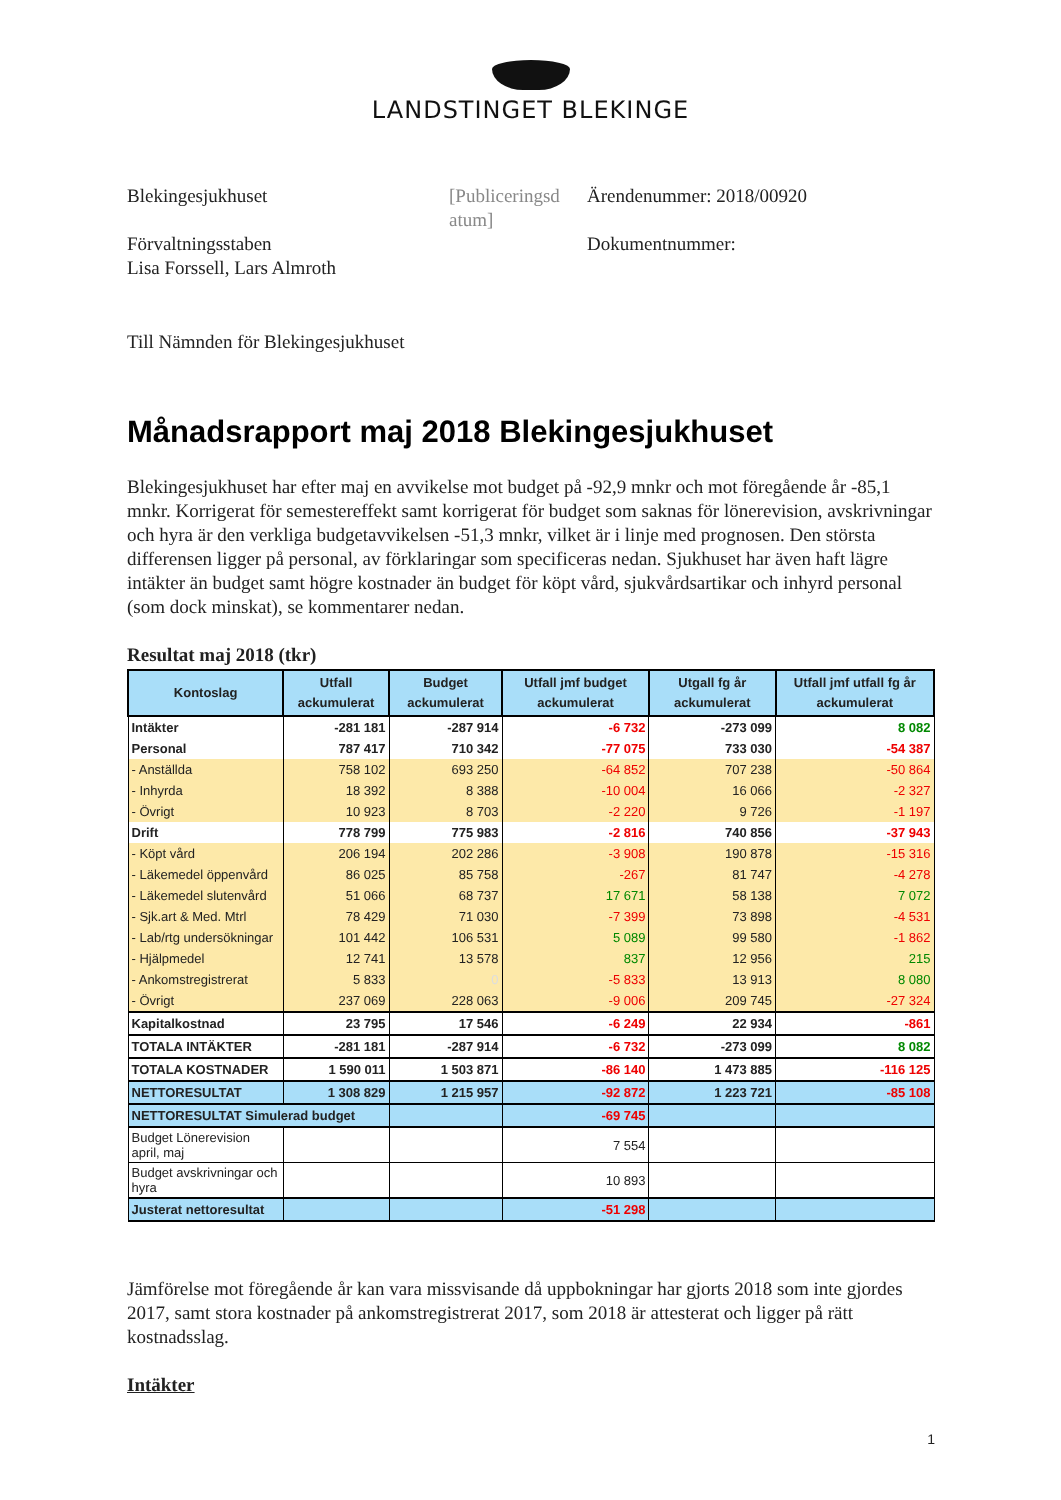LANDSTINGET BLEKINGE
Blekingesjukhuset
Förvaltningsstaben
Lisa Forssell, Lars Almroth
[Publiceringsd atum]
Ärendenummer: 2018/00920
Dokumentnummer:
Till Nämnden för Blekingesjukhuset
Månadsrapport maj 2018 Blekingesjukhuset
Blekingesjukhuset har efter maj en avvikelse mot budget på -92,9 mnkr och mot föregående år -85,1 mnkr. Korrigerat för semestereffekt samt korrigerat för budget som saknas för lönerevision, avskrivningar och hyra är den verkliga budgetavvikelsen -51,3 mnkr, vilket är i linje med prognosen. Den största differensen ligger på personal, av förklaringar som specificeras nedan. Sjukhuset har även haft lägre intäkter än budget samt högre kostnader än budget för köpt vård, sjukvårdsartikar och inhyrd personal (som dock minskat), se kommentarer nedan.
Resultat maj 2018 (tkr)
| Kontoslag | Utfall ackumulerat | Budget ackumulerat | Utfall jmf budget ackumulerat | Utgall fg år ackumulerat | Utfall jmf utfall fg år ackumulerat |
| --- | --- | --- | --- | --- | --- |
| Intäkter | -281 181 | -287 914 | -6 732 | -273 099 | 8 082 |
| Personal | 787 417 | 710 342 | -77 075 | 733 030 | -54 387 |
| - Anställda | 758 102 | 693 250 | -64 852 | 707 238 | -50 864 |
| - Inhyrda | 18 392 | 8 388 | -10 004 | 16 066 | -2 327 |
| - Övrigt | 10 923 | 8 703 | -2 220 | 9 726 | -1 197 |
| Drift | 778 799 | 775 983 | -2 816 | 740 856 | -37 943 |
| - Köpt vård | 206 194 | 202 286 | -3 908 | 190 878 | -15 316 |
| - Läkemedel öppenvård | 86 025 | 85 758 | -267 | 81 747 | -4 278 |
| - Läkemedel slutenvård | 51 066 | 68 737 | 17 671 | 58 138 | 7 072 |
| - Sjk.art & Med. Mtrl | 78 429 | 71 030 | -7 399 | 73 898 | -4 531 |
| - Lab/rtg undersökningar | 101 442 | 106 531 | 5 089 | 99 580 | -1 862 |
| - Hjälpmedel | 12 741 | 13 578 | 837 | 12 956 | 215 |
| - Ankomstregistrerat | 5 833 | 0 | -5 833 | 13 913 | 8 080 |
| - Övrigt | 237 069 | 228 063 | -9 006 | 209 745 | -27 324 |
| Kapitalkostnad | 23 795 | 17 546 | -6 249 | 22 934 | -861 |
| TOTALA INTÄKTER | -281 181 | -287 914 | -6 732 | -273 099 | 8 082 |
| TOTALA KOSTNADER | 1 590 011 | 1 503 871 | -86 140 | 1 473 885 | -116 125 |
| NETTORESULTAT | 1 308 829 | 1 215 957 | -92 872 | 1 223 721 | -85 108 |
| NETTORESULTAT Simulerad budget | | | -69 745 | | |
| Budget Lönerevision april, maj | | | 7 554 | | |
| Budget avskrivningar och hyra | | | 10 893 | | |
| Justerat nettoresultat | | | -51 298 | | |
Jämförelse mot föregående år kan vara missvisande då uppbokningar har gjorts 2018 som inte gjordes 2017, samt stora kostnader på ankomstregistrerat 2017, som 2018 är attesterat och ligger på rätt kostnadsslag.
Intäkter
1